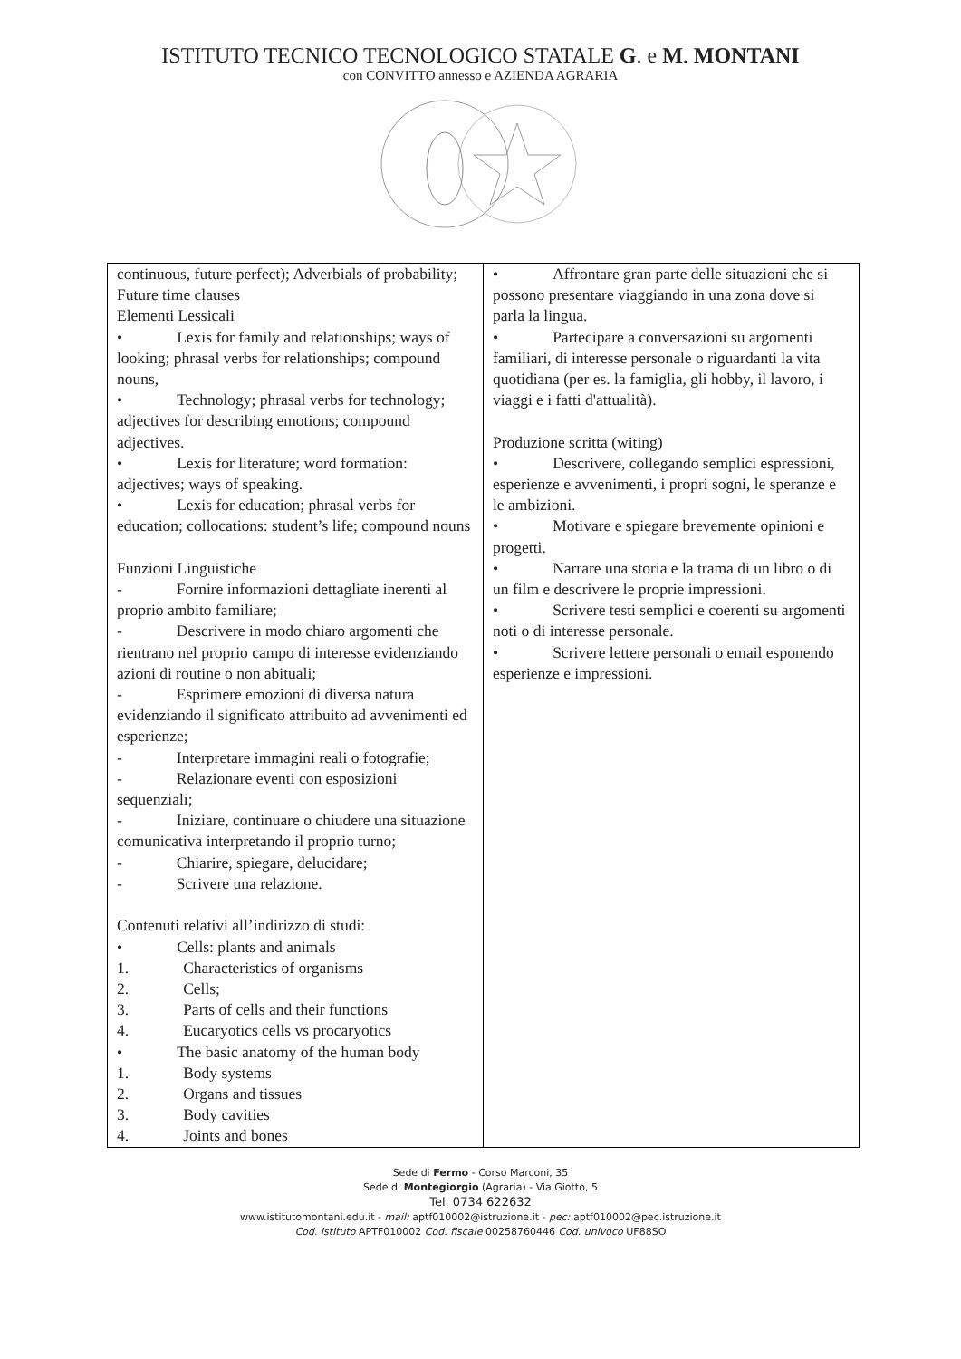ISTITUTO TECNICO TECNOLOGICO STATALE G. e M. MONTANI
con CONVITTO annesso e AZIENDA AGRARIA
| continuous, future perfect); Adverbials of probability; Future time clauses Elementi Lessicali • Lexis for family and relationships; ways of looking; phrasal verbs for relationships; compound nouns, • Technology; phrasal verbs for technology; adjectives for describing emotions; compound adjectives. • Lexis for literature; word formation: adjectives; ways of speaking. • Lexis for education; phrasal verbs for education; collocations: student’s life; compound nouns Funzioni Linguistiche - Fornire informazioni dettagliate inerenti al proprio ambito familiare; - Descrivere in modo chiaro argomenti che rientrano nel proprio campo di interesse evidenziando azioni di routine o non abituali; - Esprimere emozioni di diversa natura evidenziando il significato attribuito ad avvenimenti ed esperienze; - Interpretare immagini reali o fotografie; - Relazionare eventi con esposizioni sequenziali; - Iniziare, continuare o chiudere una situazione comunicativa interpretando il proprio turno; - Chiarire, spiegare, delucidare; - Scrivere una relazione. Contenuti relativi all’indirizzo di studi: • Cells: plants and animals 1. Characteristics of organisms 2. Cells; 3. Parts of cells and their functions 4. Eucaryotics cells vs procaryotics • The basic anatomy of the human body 1. Body systems 2. Organs and tissues 3. Body cavities 4. Joints and bones | • Affrontare gran parte delle situazioni che si possono presentare viaggiando in una zona dove si parla la lingua. • Partecipare a conversazioni su argomenti familiari, di interesse personale o riguardanti la vita quotidiana (per es. la famiglia, gli hobby, il lavoro, i viaggi e i fatti d'attualità). Produzione scritta (witing) • Descrivere, collegando semplici espressioni, esperienze e avvenimenti, i propri sogni, le speranze e le ambizioni. • Motivare e spiegare brevemente opinioni e progetti. • Narrare una storia e la trama di un libro o di un film e descrivere le proprie impressioni. • Scrivere testi semplici e coerenti su argomenti noti o di interesse personale. • Scrivere lettere personali o email esponendo esperienze e impressioni. |
Sede di Fermo - Corso Marconi, 35
Sede di Montegiorgio (Agraria) - Via Giotto, 5
Tel. 0734 622632
www.istitutomontani.edu.it - mail: aptf010002@istruzione.it - pec: aptf010002@pec.istruzione.it
Cod. istituto APTF010002 Cod. fiscale 00258760446 Cod. univoco UF88SO